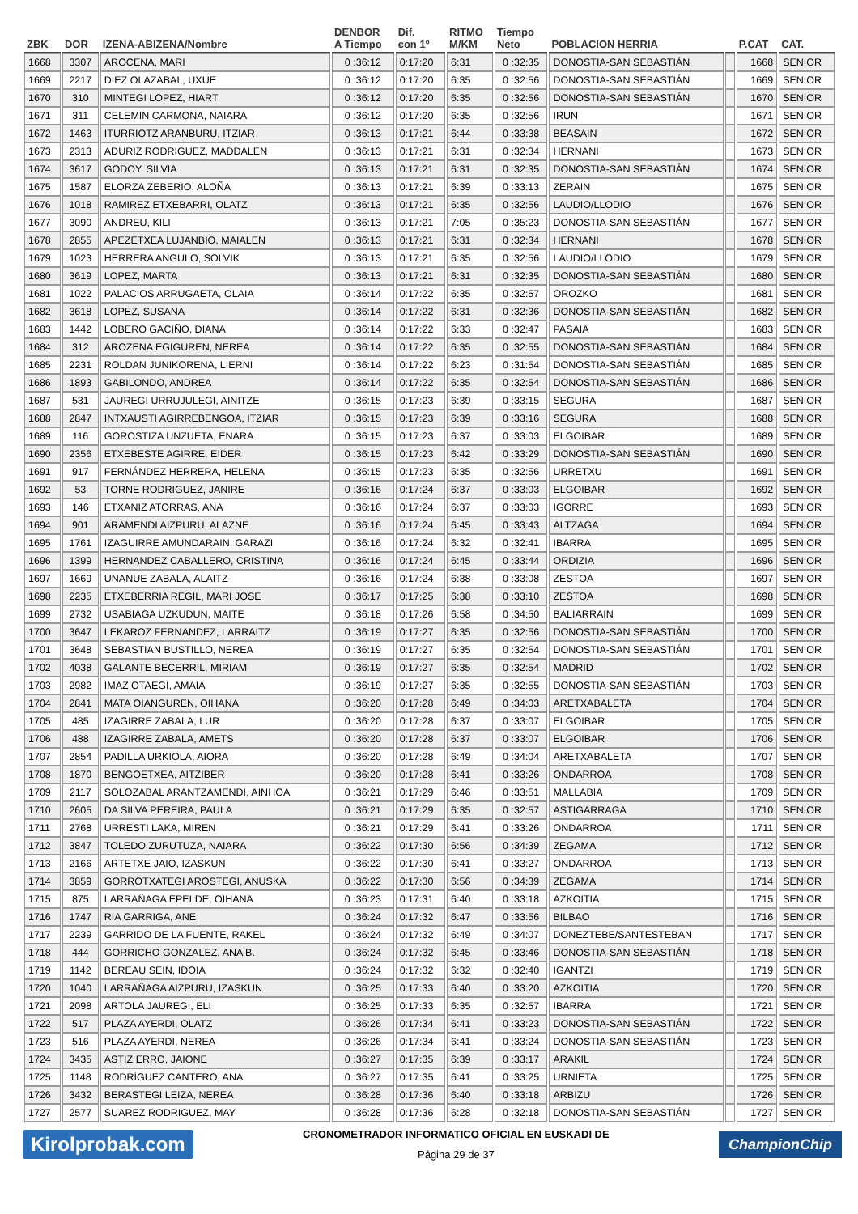| ZBK | DOR | IZENA-ABIZENA/Nombre | DENBOR A Tiempo | Dif. con 1º | RITMO M/KM | Tiempo Neto | POBLACION HERRIA | | P.CAT | CAT. |
| --- | --- | --- | --- | --- | --- | --- | --- | --- | --- | --- |
| 1668 | 3307 | AROCENA, MARI | 0 :36:12 | 0:17:20 | 6:31 | 0 :32:35 | DONOSTIA-SAN SEBASTIÁN | | 1668 | SENIOR |
| 1669 | 2217 | DIEZ OLAZABAL, UXUE | 0 :36:12 | 0:17:20 | 6:35 | 0 :32:56 | DONOSTIA-SAN SEBASTIÁN | | 1669 | SENIOR |
| 1670 | 310 | MINTEGI LOPEZ, HIART | 0 :36:12 | 0:17:20 | 6:35 | 0 :32:56 | DONOSTIA-SAN SEBASTIÁN | | 1670 | SENIOR |
| 1671 | 311 | CELEMIN CARMONA, NAIARA | 0 :36:12 | 0:17:20 | 6:35 | 0 :32:56 | IRUN | | 1671 | SENIOR |
| 1672 | 1463 | ITURRIOTZ ARANBURU, ITZIAR | 0 :36:13 | 0:17:21 | 6:44 | 0 :33:38 | BEASAIN | | 1672 | SENIOR |
| 1673 | 2313 | ADURIZ RODRIGUEZ, MADDALEN | 0 :36:13 | 0:17:21 | 6:31 | 0 :32:34 | HERNANI | | 1673 | SENIOR |
| 1674 | 3617 | GODOY, SILVIA | 0 :36:13 | 0:17:21 | 6:31 | 0 :32:35 | DONOSTIA-SAN SEBASTIÁN | | 1674 | SENIOR |
| 1675 | 1587 | ELORZA ZEBERIO, ALOÑA | 0 :36:13 | 0:17:21 | 6:39 | 0 :33:13 | ZERAIN | | 1675 | SENIOR |
| 1676 | 1018 | RAMIREZ ETXEBARRI, OLATZ | 0 :36:13 | 0:17:21 | 6:35 | 0 :32:56 | LAUDIO/LLODIO | | 1676 | SENIOR |
| 1677 | 3090 | ANDREU, KILI | 0 :36:13 | 0:17:21 | 7:05 | 0 :35:23 | DONOSTIA-SAN SEBASTIÁN | | 1677 | SENIOR |
| 1678 | 2855 | APEZETXEA LUJANBIO, MAIALEN | 0 :36:13 | 0:17:21 | 6:31 | 0 :32:34 | HERNANI | | 1678 | SENIOR |
| 1679 | 1023 | HERRERA ANGULO, SOLVIK | 0 :36:13 | 0:17:21 | 6:35 | 0 :32:56 | LAUDIO/LLODIO | | 1679 | SENIOR |
| 1680 | 3619 | LOPEZ, MARTA | 0 :36:13 | 0:17:21 | 6:31 | 0 :32:35 | DONOSTIA-SAN SEBASTIÁN | | 1680 | SENIOR |
| 1681 | 1022 | PALACIOS ARRUGAETA, OLAIA | 0 :36:14 | 0:17:22 | 6:35 | 0 :32:57 | OROZKO | | 1681 | SENIOR |
| 1682 | 3618 | LOPEZ, SUSANA | 0 :36:14 | 0:17:22 | 6:31 | 0 :32:36 | DONOSTIA-SAN SEBASTIÁN | | 1682 | SENIOR |
| 1683 | 1442 | LOBERO GACIÑO, DIANA | 0 :36:14 | 0:17:22 | 6:33 | 0 :32:47 | PASAIA | | 1683 | SENIOR |
| 1684 | 312 | AROZENA EGIGUREN, NEREA | 0 :36:14 | 0:17:22 | 6:35 | 0 :32:55 | DONOSTIA-SAN SEBASTIÁN | | 1684 | SENIOR |
| 1685 | 2231 | ROLDAN JUNIKORENA, LIERNI | 0 :36:14 | 0:17:22 | 6:23 | 0 :31:54 | DONOSTIA-SAN SEBASTIÁN | | 1685 | SENIOR |
| 1686 | 1893 | GABILONDO, ANDREA | 0 :36:14 | 0:17:22 | 6:35 | 0 :32:54 | DONOSTIA-SAN SEBASTIÁN | | 1686 | SENIOR |
| 1687 | 531 | JAUREGI URRUJULEGI, AINITZE | 0 :36:15 | 0:17:23 | 6:39 | 0 :33:15 | SEGURA | | 1687 | SENIOR |
| 1688 | 2847 | INTXAUSTI AGIRREBENGOA, ITZIAR | 0 :36:15 | 0:17:23 | 6:39 | 0 :33:16 | SEGURA | | 1688 | SENIOR |
| 1689 | 116 | GOROSTIZA UNZUETA, ENARA | 0 :36:15 | 0:17:23 | 6:37 | 0 :33:03 | ELGOIBAR | | 1689 | SENIOR |
| 1690 | 2356 | ETXEBESTE AGIRRE, EIDER | 0 :36:15 | 0:17:23 | 6:42 | 0 :33:29 | DONOSTIA-SAN SEBASTIÁN | | 1690 | SENIOR |
| 1691 | 917 | FERNÁNDEZ HERRERA, HELENA | 0 :36:15 | 0:17:23 | 6:35 | 0 :32:56 | URRETXU | | 1691 | SENIOR |
| 1692 | 53 | TORNE RODRIGUEZ, JANIRE | 0 :36:16 | 0:17:24 | 6:37 | 0 :33:03 | ELGOIBAR | | 1692 | SENIOR |
| 1693 | 146 | ETXANIZ ATORRAS, ANA | 0 :36:16 | 0:17:24 | 6:37 | 0 :33:03 | IGORRE | | 1693 | SENIOR |
| 1694 | 901 | ARAMENDI AIZPURU, ALAZNE | 0 :36:16 | 0:17:24 | 6:45 | 0 :33:43 | ALTZAGA | | 1694 | SENIOR |
| 1695 | 1761 | IZAGUIRRE AMUNDARAIN, GARAZI | 0 :36:16 | 0:17:24 | 6:32 | 0 :32:41 | IBARRA | | 1695 | SENIOR |
| 1696 | 1399 | HERNANDEZ CABALLERO, CRISTINA | 0 :36:16 | 0:17:24 | 6:45 | 0 :33:44 | ORDIZIA | | 1696 | SENIOR |
| 1697 | 1669 | UNANUE ZABALA, ALAITZ | 0 :36:16 | 0:17:24 | 6:38 | 0 :33:08 | ZESTOA | | 1697 | SENIOR |
| 1698 | 2235 | ETXEBERRIA REGIL, MARI JOSE | 0 :36:17 | 0:17:25 | 6:38 | 0 :33:10 | ZESTOA | | 1698 | SENIOR |
| 1699 | 2732 | USABIAGA UZKUDUN, MAITE | 0 :36:18 | 0:17:26 | 6:58 | 0 :34:50 | BALIARRAIN | | 1699 | SENIOR |
| 1700 | 3647 | LEKAROZ FERNANDEZ, LARRAITZ | 0 :36:19 | 0:17:27 | 6:35 | 0 :32:56 | DONOSTIA-SAN SEBASTIÁN | | 1700 | SENIOR |
| 1701 | 3648 | SEBASTIAN BUSTILLO, NEREA | 0 :36:19 | 0:17:27 | 6:35 | 0 :32:54 | DONOSTIA-SAN SEBASTIÁN | | 1701 | SENIOR |
| 1702 | 4038 | GALANTE BECERRIL, MIRIAM | 0 :36:19 | 0:17:27 | 6:35 | 0 :32:54 | MADRID | | 1702 | SENIOR |
| 1703 | 2982 | IMAZ OTAEGI, AMAIA | 0 :36:19 | 0:17:27 | 6:35 | 0 :32:55 | DONOSTIA-SAN SEBASTIÁN | | 1703 | SENIOR |
| 1704 | 2841 | MATA OIANGUREN, OIHANA | 0 :36:20 | 0:17:28 | 6:49 | 0 :34:03 | ARETXABALETA | | 1704 | SENIOR |
| 1705 | 485 | IZAGIRRE ZABALA, LUR | 0 :36:20 | 0:17:28 | 6:37 | 0 :33:07 | ELGOIBAR | | 1705 | SENIOR |
| 1706 | 488 | IZAGIRRE ZABALA, AMETS | 0 :36:20 | 0:17:28 | 6:37 | 0 :33:07 | ELGOIBAR | | 1706 | SENIOR |
| 1707 | 2854 | PADILLA URKIOLA, AIORA | 0 :36:20 | 0:17:28 | 6:49 | 0 :34:04 | ARETXABALETA | | 1707 | SENIOR |
| 1708 | 1870 | BENGOETXEA, AITZIBER | 0 :36:20 | 0:17:28 | 6:41 | 0 :33:26 | ONDARROA | | 1708 | SENIOR |
| 1709 | 2117 | SOLOZABAL ARANTZAMENDI, AINHOA | 0 :36:21 | 0:17:29 | 6:46 | 0 :33:51 | MALLABIA | | 1709 | SENIOR |
| 1710 | 2605 | DA SILVA PEREIRA, PAULA | 0 :36:21 | 0:17:29 | 6:35 | 0 :32:57 | ASTIGARRAGA | | 1710 | SENIOR |
| 1711 | 2768 | URRESTI LAKA, MIREN | 0 :36:21 | 0:17:29 | 6:41 | 0 :33:26 | ONDARROA | | 1711 | SENIOR |
| 1712 | 3847 | TOLEDO ZURUTUZA, NAIARA | 0 :36:22 | 0:17:30 | 6:56 | 0 :34:39 | ZEGAMA | | 1712 | SENIOR |
| 1713 | 2166 | ARTETXE JAIO, IZASKUN | 0 :36:22 | 0:17:30 | 6:41 | 0 :33:27 | ONDARROA | | 1713 | SENIOR |
| 1714 | 3859 | GORROTXATEGI AROSTEGI, ANUSKA | 0 :36:22 | 0:17:30 | 6:56 | 0 :34:39 | ZEGAMA | | 1714 | SENIOR |
| 1715 | 875 | LARRAÑAGA EPELDE, OIHANA | 0 :36:23 | 0:17:31 | 6:40 | 0 :33:18 | AZKOITIA | | 1715 | SENIOR |
| 1716 | 1747 | RIA GARRIGA, ANE | 0 :36:24 | 0:17:32 | 6:47 | 0 :33:56 | BILBAO | | 1716 | SENIOR |
| 1717 | 2239 | GARRIDO DE LA FUENTE, RAKEL | 0 :36:24 | 0:17:32 | 6:49 | 0 :34:07 | DONEZTEBE/SANTESTEBAN | | 1717 | SENIOR |
| 1718 | 444 | GORRICHO GONZALEZ, ANA B. | 0 :36:24 | 0:17:32 | 6:45 | 0 :33:46 | DONOSTIA-SAN SEBASTIÁN | | 1718 | SENIOR |
| 1719 | 1142 | BEREAU SEIN, IDOIA | 0 :36:24 | 0:17:32 | 6:32 | 0 :32:40 | IGANTZI | | 1719 | SENIOR |
| 1720 | 1040 | LARRAÑAGA AIZPURU, IZASKUN | 0 :36:25 | 0:17:33 | 6:40 | 0 :33:20 | AZKOITIA | | 1720 | SENIOR |
| 1721 | 2098 | ARTOLA JAUREGI, ELI | 0 :36:25 | 0:17:33 | 6:35 | 0 :32:57 | IBARRA | | 1721 | SENIOR |
| 1722 | 517 | PLAZA AYERDI, OLATZ | 0 :36:26 | 0:17:34 | 6:41 | 0 :33:23 | DONOSTIA-SAN SEBASTIÁN | | 1722 | SENIOR |
| 1723 | 516 | PLAZA AYERDI, NEREA | 0 :36:26 | 0:17:34 | 6:41 | 0 :33:24 | DONOSTIA-SAN SEBASTIÁN | | 1723 | SENIOR |
| 1724 | 3435 | ASTIZ ERRO, JAIONE | 0 :36:27 | 0:17:35 | 6:39 | 0 :33:17 | ARAKIL | | 1724 | SENIOR |
| 1725 | 1148 | RODRÍGUEZ CANTERO, ANA | 0 :36:27 | 0:17:35 | 6:41 | 0 :33:25 | URNIETA | | 1725 | SENIOR |
| 1726 | 3432 | BERASTEGI LEIZA, NEREA | 0 :36:28 | 0:17:36 | 6:40 | 0 :33:18 | ARBIZU | | 1726 | SENIOR |
| 1727 | 2577 | SUAREZ RODRIGUEZ, MAY | 0 :36:28 | 0:17:36 | 6:28 | 0 :32:18 | DONOSTIA-SAN SEBASTIÁN | | 1727 | SENIOR |
Kirolprobak.com
CRONOMETRADOR INFORMATICO OFICIAL EN EUSKADI DE
Página 29 de 37
ChampionChip